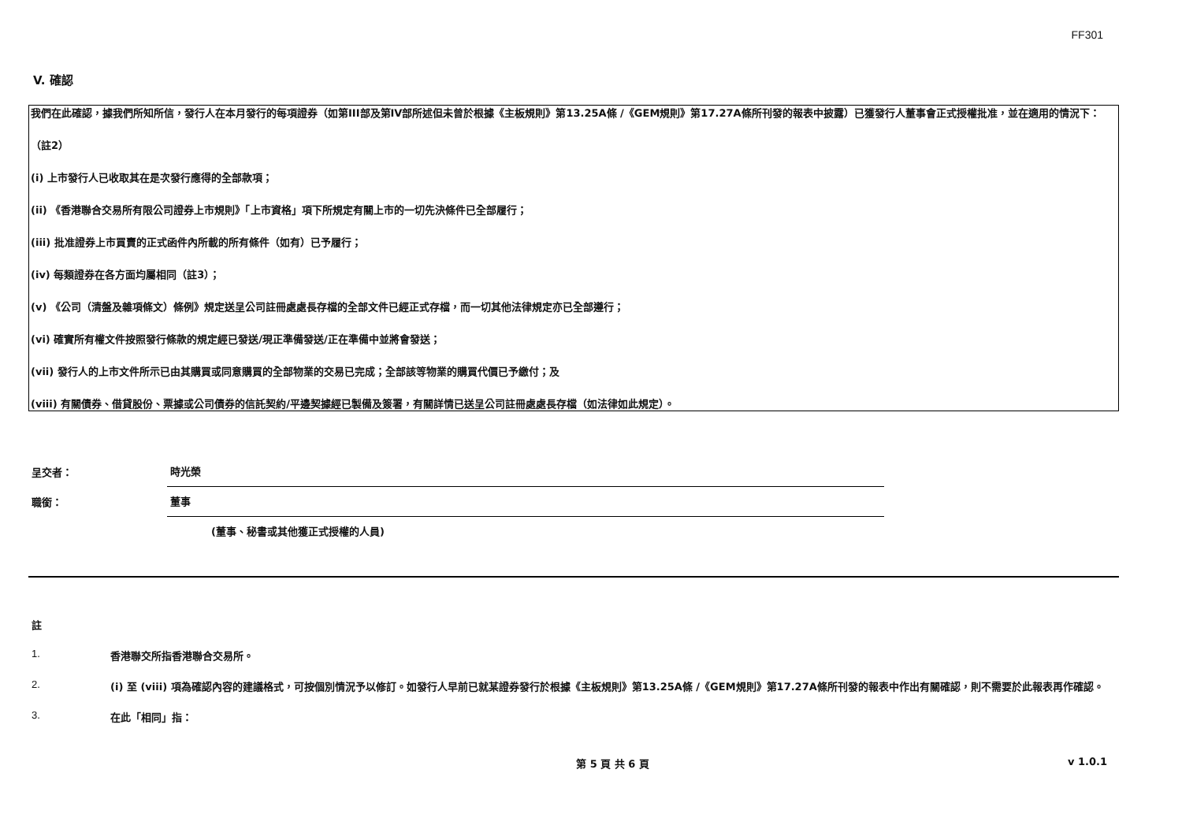FF301
V. 確認
我們在此確認，據我們所知所信，發行人在本月發行的每項證券（如第III部及第IV部所述但未曾於根據《主板規則》第13.25A條 /《GEM規則》第17.27A條所刊發的報表中披露）已獲發行人董事會正式授權批准，並在適用的情況下：
（註2）
(i) 上市發行人已收取其在是次發行應得的全部款項；
(ii) 《香港聯合交易所有限公司證券上市規則》「上市資格」項下所規定有關上市的一切先決條件已全部履行；
(iii) 批准證券上市買賣的正式函件內所載的所有條件（如有）已予履行；
(iv) 每類證券在各方面均屬相同（註3）；
(v) 《公司（清盤及雜項條文）條例》規定送呈公司註冊處處長存檔的全部文件已經正式存檔，而一切其他法律規定亦已全部遵行；
(vi) 確實所有權文件按照發行條款的規定經已發送/現正準備發送/正在準備中並將會發送；
(vii) 發行人的上市文件所示已由其購買或同意購買的全部物業的交易已完成；全部該等物業的購買代價已予繳付；及
(viii) 有關債券、借貸股份、票據或公司債券的信託契約/平邊契據經已製備及簽署，有關詳情已送呈公司註冊處處長存檔（如法律如此規定）。
呈交者：
時光榮
職銜：
董事
(董事、秘書或其他獲正式授權的人員)
註
1. 香港聯交所指香港聯合交易所。
2. (i) 至 (viii) 項為確認內容的建議格式，可按個別情況予以修訂。如發行人早前已就某證券發行於根據《主板規則》第13.25A條 /《GEM規則》第17.27A條所刊發的報表中作出有關確認，則不需要於此報表再作確認。
3. 在此「相同」指：
第 5 頁 共 6 頁 v 1.0.1